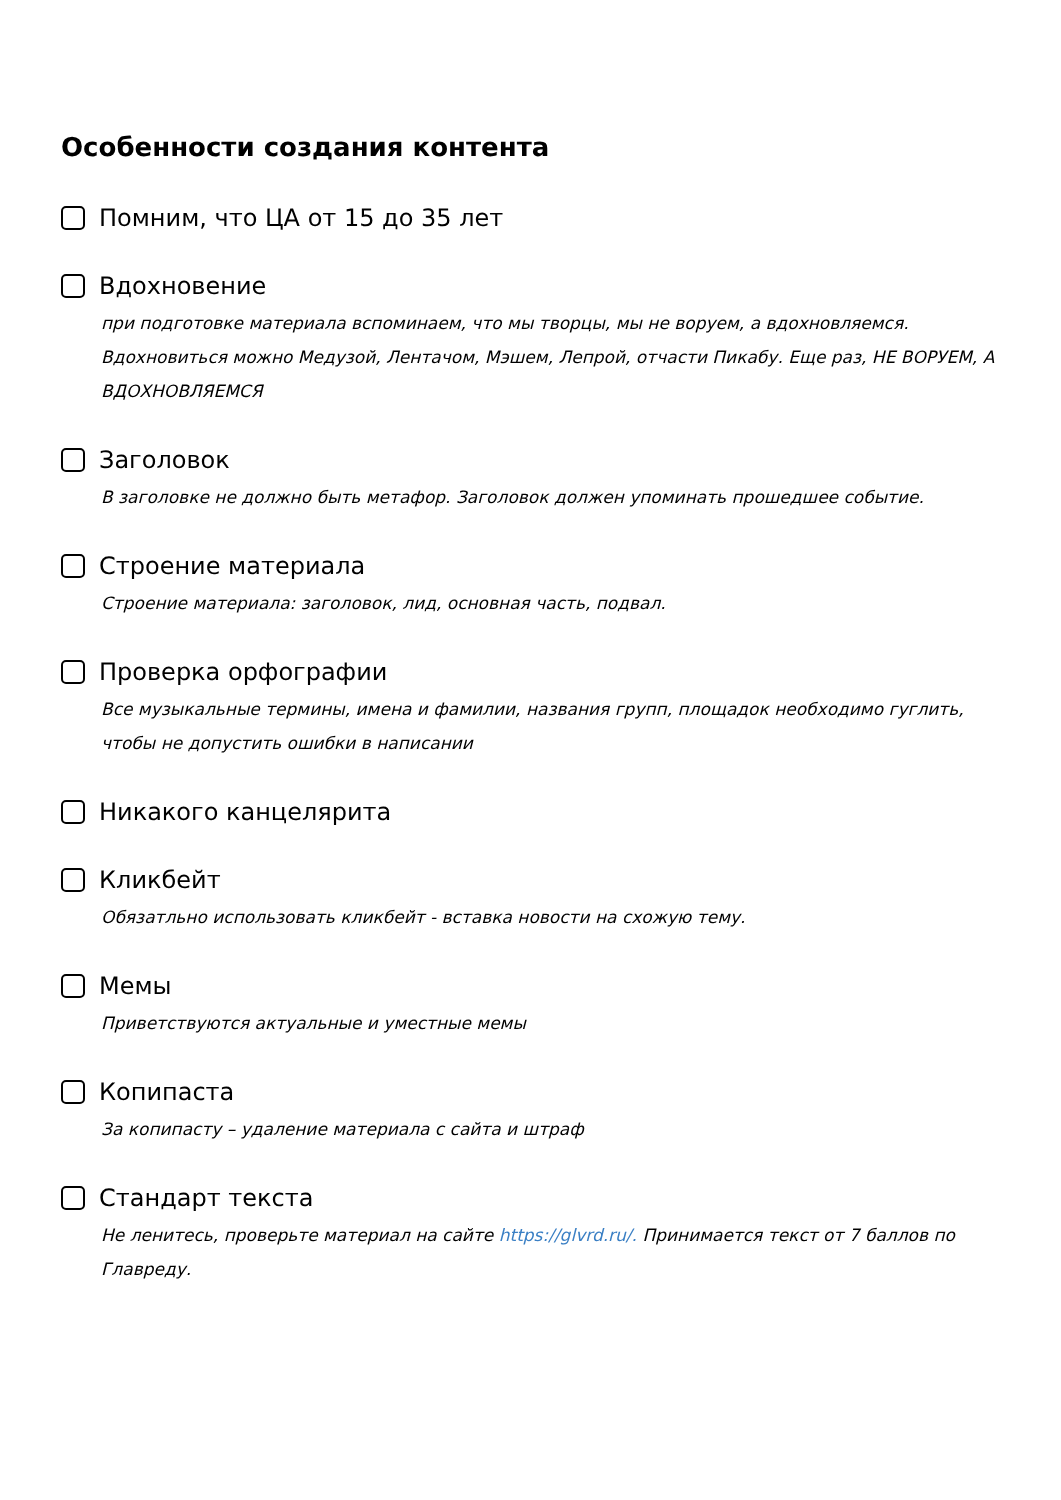Особенности создания контента
Помним, что ЦА от 15 до 35 лет
Вдохновение
при подготовке материала вспоминаем, что мы творцы, мы не воруем, а вдохновляемся. Вдохновиться можно Медузой, Лентачом, Мэшем, Лепрой, отчасти Пикабу. Еще раз, НЕ ВОРУЕМ, А ВДОХНОВЛЯЕМСЯ
Заголовок
В заголовке не должно быть метафор. Заголовок должен упоминать прошедшее событие.
Строение материала
Строение материала: заголовок, лид, основная часть, подвал.
Проверка орфографии
Все музыкальные термины, имена и фамилии, названия групп, площадок необходимо гуглить, чтобы не допустить ошибки в написании
Никакого канцелярита
Кликбейт
Обязатльно использовать кликбейт - вставка новости на схожую тему.
Мемы
Приветствуются актуальные и уместные мемы
Копипаста
За копипасту – удаление материала с сайта и штраф
Стандарт текста
Не ленитесь, проверьте материал на сайте https://glvrd.ru/. Принимается текст от 7 баллов по Главреду.